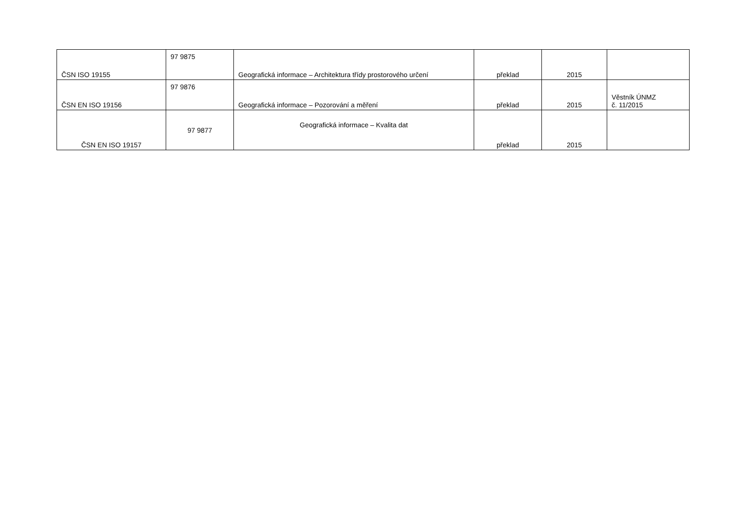| ČSN ISO 19155 | 97 9875 | Geografická informace – Architektura třídy prostorového určení | překlad | 2015 | |
| ČSN EN ISO 19156 | 97 9876 | Geografická informace – Pozorování a měření | překlad | 2015 | Věstník ÚNMZ č. 11/2015 |
| ČSN EN ISO 19157 | 97 9877 | Geografická informace – Kvalita dat | překlad | 2015 | |